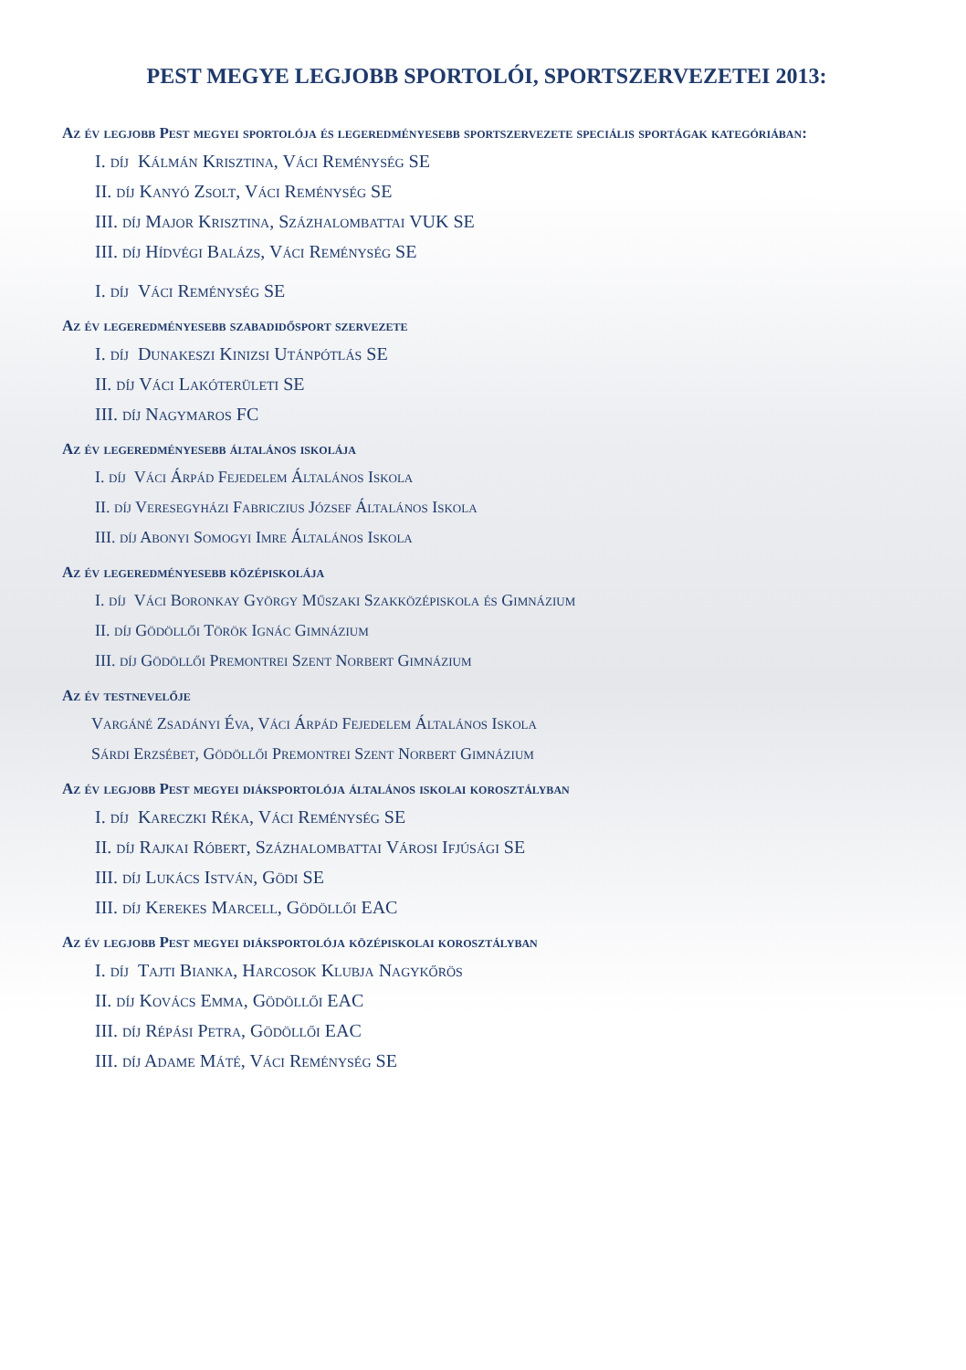PEST MEGYE LEGJOBB SPORTOLÓI, SPORTSZERVEZETEI 2013:
Az év legjobb Pest megyei sportolója és legeredményesebb sportszervezete speciális sportágak kategóriában:
I. díj Kálmán Krisztina, Váci Reménység SE
II. díj Kanyó Zsolt, Váci Reménység SE
III. díj Major Krisztina, Százhalombattai VUK SE
III. díj Hídvégi Balázs, Váci Reménység SE
I. díj Váci Reménység SE
Az év legeredményesebb szabadidősport szervezete
I. díj Dunakeszi Kinizsi Utánpótlás SE
II. díj Váci Lakóterületi SE
III. díj Nagymaros FC
Az év legeredményesebb általános iskolája
I. díj Váci Árpád Fejedelem Általános Iskola
II. díj Veresegyházi Fabriczius József Általános Iskola
III. díj Abonyi Somogyi Imre Általános Iskola
Az év legeredményesebb középiskolája
I. díj Váci Boronkay György Műszaki Szakközépiskola és Gimnázium
II. díj Gödöllői Török Ignác Gimnázium
III. díj Gödöllői Premontrei Szent Norbert Gimnázium
Az év testnevelője
Vargáné Zsadányi Éva, Váci Árpád Fejedelem Általános Iskola
Sárdi Erzsébet, Gödöllői Premontrei Szent Norbert Gimnázium
Az év legjobb Pest megyei diáksportolója általános iskolai korosztályban
I. díj Kareczki Réka, Váci Reménység SE
II. díj Rajkai Róbert, Százhalombattai Városi Ifjúsági SE
III. díj Lukács István, Gödi SE
III. díj Kerekes Marcell, Gödöllői EAC
Az év legjobb Pest megyei diáksportolója középiskolai korosztályban
I. díj Tajti Bianka, Harcosok Klubja Nagykőrös
II. díj Kovács Emma, Gödöllői EAC
III. díj Répási Petra, Gödöllői EAC
III. díj Adame Máté, Váci Reménység SE